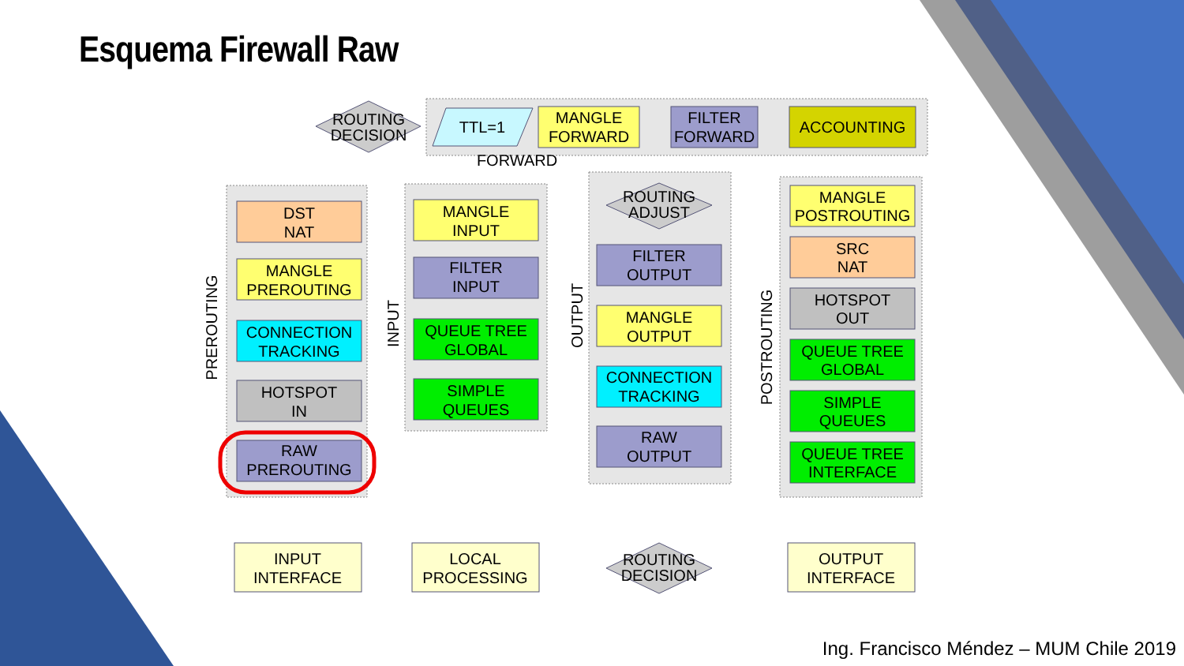ROUTING
DECISION
ROUTING
ADJUST
ROUTING
DECISION
TTL=1
MANGLE
FORWARD
FILTER
FORWARD
ACCOUNTING
FORWARD
DST
NAT
MANGLE
PREROUTING
CONNECTION
TRACKING
HOTSPOT
IN
RAW
PREROUTING
MANGLE
INPUT
FILTER
INPUT
QUEUE TREE
GLOBAL
SIMPLE
QUEUES
FILTER
OUTPUT
MANGLE
OUTPUT
CONNECTION
TRACKING
RAW
OUTPUT
MANGLE
POSTROUTING
SRC
NAT
HOTSPOT
OUT
QUEUE TREE
GLOBAL
SIMPLE
QUEUES
QUEUE TREE
INTERFACE
INPUT
INTERFACE
LOCAL
PROCESSING
OUTPUT
INTERFACE
PREROUTING
INPUT
OUTPUT
POSTROUTING
Esquema Firewall Raw
Ing. Francisco Méndez – MUM Chile 2019